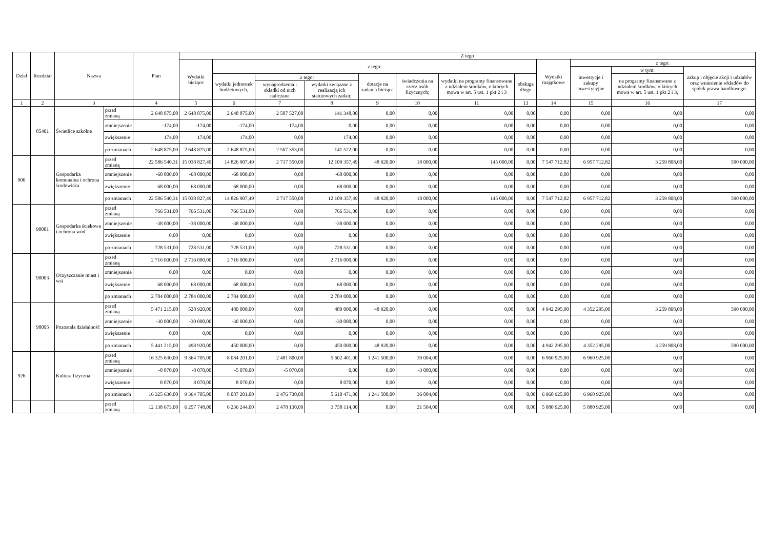| Dział | Rozdział | Nazwa | | Plan | Z tego | | | | | | | | | | | |
| --- | --- | --- | --- | --- | --- | --- | --- | --- | --- | --- | --- | --- | --- | --- | --- | --- |
| | | | | | Wydatki bieżące | z tego: | | | | | | | Wydatki majątkowe | z tego: | | |
| | | | | | | | | | | | | | | inwestycje i zakupy inwestycyjne | w tym: | zakup i objęcie akcji i udziałów oraz wniesienie wkładów do spółek prawa handlowego. |
| | | | | | | wydatki jednostek budżetowych, | z tego: | | dotacje na zadania bieżące | świadczenia na rzecz osób fizycznych; | wydatki na programy finansowane z udziałem środków, o których mowa w art. 5 ust. 1 pkt 2 i 3 | obsługa długu | | | na programy finansowane z udziałem środków, o których mowa w art. 5 ust. 1 pkt 2 i 3, | |
| | | | | | | | wynagrodzenia i składki od nich naliczane | wydatki związane z realizacją ich statutowych zadań; | | | | | | | | |
| 1 | 2 | 3 | | 4 | 5 | 6 | 7 | 8 | 9 | 10 | 11 | 13 | 14 | 15 | 16 | 17 |
| | 85401 | Świetlice szkolne | przed zmianą | 2 648 875,00 | 2 648 875,00 | 2 648 875,00 | 2 507 527,00 | 141 348,00 | 0,00 | 0,00 | 0,00 | 0,00 | 0,00 | 0,00 | 0,00 | 0,00 |
| | | | zmniejszenie | -174,00 | -174,00 | -174,00 | -174,00 | 0,00 | 0,00 | 0,00 | 0,00 | 0,00 | 0,00 | 0,00 | 0,00 | 0,00 |
| | | | zwiększenie | 174,00 | 174,00 | 174,00 | 0,00 | 174,00 | 0,00 | 0,00 | 0,00 | 0,00 | 0,00 | 0,00 | 0,00 | 0,00 |
| | | | po zmianach | 2 648 875,00 | 2 648 875,00 | 2 648 875,00 | 2 507 353,00 | 141 522,00 | 0,00 | 0,00 | 0,00 | 0,00 | 0,00 | 0,00 | 0,00 | 0,00 |
| 900 | | Gospodarka komunalna i ochrona środowiska | przed zmianą | 22 586 540,31 | 15 038 827,49 | 14 826 907,49 | 2 717 550,00 | 12 109 357,49 | 48 920,00 | 18 000,00 | 145 000,00 | 0,00 | 7 547 712,82 | 6 957 712,82 | 3 259 808,00 | 590 000,00 |
| | | | zmniejszenie | -68 000,00 | -68 000,00 | -68 000,00 | 0,00 | -68 000,00 | 0,00 | 0,00 | 0,00 | 0,00 | 0,00 | 0,00 | 0,00 | 0,00 |
| | | | zwiększenie | 68 000,00 | 68 000,00 | 68 000,00 | 0,00 | 68 000,00 | 0,00 | 0,00 | 0,00 | 0,00 | 0,00 | 0,00 | 0,00 | 0,00 |
| | | | po zmianach | 22 586 540,31 | 15 038 827,49 | 14 826 907,49 | 2 717 550,00 | 12 109 357,49 | 48 920,00 | 18 000,00 | 145 000,00 | 0,00 | 7 547 712,82 | 6 957 712,82 | 3 259 808,00 | 590 000,00 |
| | 90001 | Gospodarka ściekowa i ochrona wód | przed zmianą | 766 531,00 | 766 531,00 | 766 531,00 | 0,00 | 766 531,00 | 0,00 | 0,00 | 0,00 | 0,00 | 0,00 | 0,00 | 0,00 | 0,00 |
| | | | zmniejszenie | -38 000,00 | -38 000,00 | -38 000,00 | 0,00 | -38 000,00 | 0,00 | 0,00 | 0,00 | 0,00 | 0,00 | 0,00 | 0,00 | 0,00 |
| | | | zwiększenie | 0,00 | 0,00 | 0,00 | 0,00 | 0,00 | 0,00 | 0,00 | 0,00 | 0,00 | 0,00 | 0,00 | 0,00 | 0,00 |
| | | | po zmianach | 728 531,00 | 728 531,00 | 728 531,00 | 0,00 | 728 531,00 | 0,00 | 0,00 | 0,00 | 0,00 | 0,00 | 0,00 | 0,00 | 0,00 |
| | 90003 | Oczyszczanie miast i wsi | przed zmianą | 2 716 000,00 | 2 716 000,00 | 2 716 000,00 | 0,00 | 2 716 000,00 | 0,00 | 0,00 | 0,00 | 0,00 | 0,00 | 0,00 | 0,00 | 0,00 |
| | | | zmniejszenie | 0,00 | 0,00 | 0,00 | 0,00 | 0,00 | 0,00 | 0,00 | 0,00 | 0,00 | 0,00 | 0,00 | 0,00 | 0,00 |
| | | | zwiększenie | 68 000,00 | 68 000,00 | 68 000,00 | 0,00 | 68 000,00 | 0,00 | 0,00 | 0,00 | 0,00 | 0,00 | 0,00 | 0,00 | 0,00 |
| | | | po zmianach | 2 784 000,00 | 2 784 000,00 | 2 784 000,00 | 0,00 | 2 784 000,00 | 0,00 | 0,00 | 0,00 | 0,00 | 0,00 | 0,00 | 0,00 | 0,00 |
| | 90095 | Pozostała działalność | przed zmianą | 5 471 215,00 | 528 920,00 | 480 000,00 | 0,00 | 480 000,00 | 48 920,00 | 0,00 | 0,00 | 0,00 | 4 942 295,00 | 4 352 295,00 | 3 259 808,00 | 590 000,00 |
| | | | zmniejszenie | -30 000,00 | -30 000,00 | -30 000,00 | 0,00 | -30 000,00 | 0,00 | 0,00 | 0,00 | 0,00 | 0,00 | 0,00 | 0,00 | 0,00 |
| | | | zwiększenie | 0,00 | 0,00 | 0,00 | 0,00 | 0,00 | 0,00 | 0,00 | 0,00 | 0,00 | 0,00 | 0,00 | 0,00 | 0,00 |
| | | | po zmianach | 5 441 215,00 | 498 920,00 | 450 000,00 | 0,00 | 450 000,00 | 48 920,00 | 0,00 | 0,00 | 0,00 | 4 942 295,00 | 4 352 295,00 | 3 259 808,00 | 590 000,00 |
| 926 | | Kultura fizyczna | przed zmianą | 16 325 630,00 | 9 364 705,00 | 8 084 201,00 | 2 481 800,00 | 5 602 401,00 | 1 241 500,00 | 39 004,00 | 0,00 | 0,00 | 6 960 925,00 | 6 960 925,00 | 0,00 | 0,00 |
| | | | zmniejszenie | -8 070,00 | -8 070,00 | -5 070,00 | -5 070,00 | 0,00 | 0,00 | -3 000,00 | 0,00 | 0,00 | 0,00 | 0,00 | 0,00 | 0,00 |
| | | | zwiększenie | 8 070,00 | 8 070,00 | 8 070,00 | 0,00 | 8 070,00 | 0,00 | 0,00 | 0,00 | 0,00 | 0,00 | 0,00 | 0,00 | 0,00 |
| | | | po zmianach | 16 325 630,00 | 9 364 705,00 | 8 087 201,00 | 2 476 730,00 | 5 610 471,00 | 1 241 500,00 | 36 004,00 | 0,00 | 0,00 | 6 960 925,00 | 6 960 925,00 | 0,00 | 0,00 |
| | | | przed zmianą | 12 138 673,00 | 6 257 748,00 | 6 236 244,00 | 2 478 130,00 | 3 758 114,00 | 0,00 | 21 504,00 | 0,00 | 0,00 | 5 880 925,00 | 5 880 925,00 | 0,00 | 0,00 |